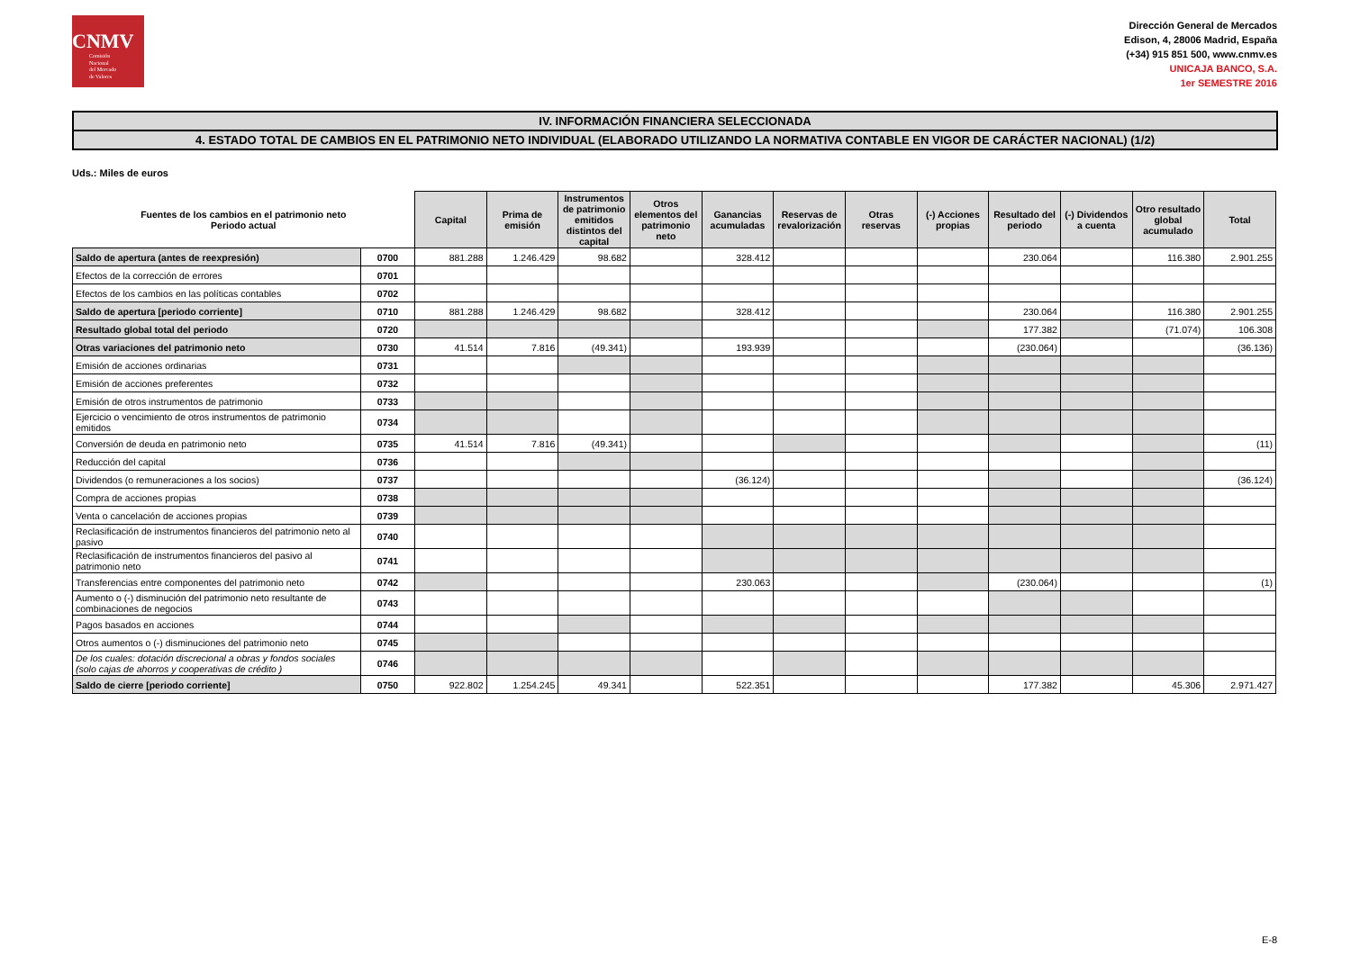CNMV
Comisión
Nacional
del Mercado
de Valores
Dirección General de Mercados
Edison, 4, 28006 Madrid, España
(+34) 915 851 500, www.cnmv.es
UNICAJA BANCO, S.A.
1er SEMESTRE 2016
IV. INFORMACIÓN FINANCIERA SELECCIONADA
4. ESTADO TOTAL DE CAMBIOS EN EL PATRIMONIO NETO INDIVIDUAL (ELABORADO UTILIZANDO LA NORMATIVA CONTABLE EN VIGOR DE CARÁCTER NACIONAL) (1/2)
Uds.: Miles de euros
| Fuentes de los cambios en el patrimonio neto Periodo actual | | Capital | Prima de emisión | Instrumentos de patrimonio emitidos distintos del capital | Otros elementos del patrimonio neto | Ganancias acumuladas | Reservas de revalorización | Otras reservas | (-) Acciones propias | Resultado del periodo | (-) Dividendos a cuenta | Otro resultado global acumulado | Total |
| --- | --- | --- | --- | --- | --- | --- | --- | --- | --- | --- | --- | --- | --- |
| Saldo de apertura (antes de reexpresión) | 0700 | 881.288 | 1.246.429 | 98.682 | | 328.412 | | | | 230.064 | | 116.380 | 2.901.255 |
| Efectos de la corrección de errores | 0701 | | | | | | | | | | | | |
| Efectos de los cambios en las políticas contables | 0702 | | | | | | | | | | | | |
| Saldo de apertura [periodo corriente] | 0710 | 881.288 | 1.246.429 | 98.682 | | 328.412 | | | | 230.064 | | 116.380 | 2.901.255 |
| Resultado global total del periodo | 0720 | | | | | | | | | 177.382 | | (71.074) | 106.308 |
| Otras variaciones del patrimonio neto | 0730 | 41.514 | 7.816 | (49.341) | | 193.939 | | | | (230.064) | | | (36.136) |
| Emisión de acciones ordinarias | 0731 | | | | | | | | | | | | |
| Emisión de acciones preferentes | 0732 | | | | | | | | | | | | |
| Emisión de otros instrumentos de patrimonio | 0733 | | | | | | | | | | | | |
| Ejercicio o vencimiento de otros instrumentos de patrimonio emitidos | 0734 | | | | | | | | | | | | |
| Conversión de deuda en patrimonio neto | 0735 | 41.514 | 7.816 | (49.341) | | | | | | | | | (11) |
| Reducción del capital | 0736 | | | | | | | | | | | | |
| Dividendos (o remuneraciones a los socios) | 0737 | | | | | (36.124) | | | | | | | (36.124) |
| Compra de acciones propias | 0738 | | | | | | | | | | | | |
| Venta o cancelación de acciones propias | 0739 | | | | | | | | | | | | |
| Reclasificación de instrumentos financieros del patrimonio neto al pasivo | 0740 | | | | | | | | | | | | |
| Reclasificación de instrumentos financieros del pasivo al patrimonio neto | 0741 | | | | | | | | | | | | |
| Transferencias entre componentes del patrimonio neto | 0742 | | | | | 230.063 | | | | (230.064) | | | (1) |
| Aumento o (-) disminución del patrimonio neto resultante de combinaciones de negocios | 0743 | | | | | | | | | | | | |
| Pagos basados en acciones | 0744 | | | | | | | | | | | | |
| Otros aumentos o (-) disminuciones del patrimonio neto | 0745 | | | | | | | | | | | | |
| De los cuales: dotación discrecional a obras y fondos sociales (solo cajas de ahorros y cooperativas de crédito ) | 0746 | | | | | | | | | | | | |
| Saldo de cierre [periodo corriente] | 0750 | 922.802 | 1.254.245 | 49.341 | | 522.351 | | | | 177.382 | | 45.306 | 2.971.427 |
E-8